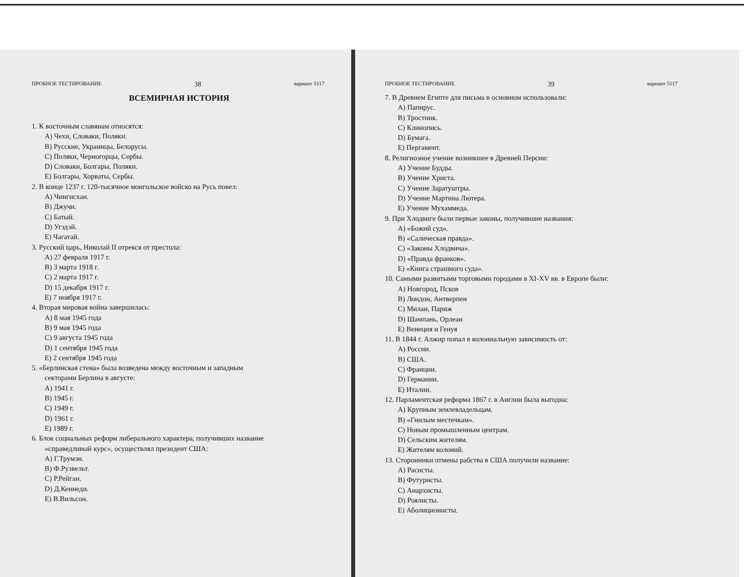ПРОБНОЕ ТЕСТИРОВАНИЕ 38 вариант 5117
ВСЕМИРНАЯ ИСТОРИЯ
1. К восточным славянам относятся:
A) Чехи, Словаки, Поляки.
B) Русские, Украинцы, Белорусы.
C) Поляки, Черногорцы, Сербы.
D) Словаки, Болгары, Поляки.
E) Болгары, Хорваты, Сербы.
2. В конце 1237 г. 120-тысячное монгольское войско на Русь повел:
A) Чингисхан.
B) Джучи.
C) Батый.
D) Угэдэй.
E) Чагатай.
3. Русский царь, Николай II отрекся от престола:
A) 27 февраля 1917 г.
B) 3 марта 1918 г.
C) 2 марта 1917 г.
D) 15 декабря 1917 г.
E) 7 ноября 1917 г.
4. Вторая мировая война завершилась:
A) 8 мая 1945 года
B) 9 мая 1945 года
C) 9 августа 1945 года
D) 1 сентября 1945 года
E) 2 сентября 1945 года
5. «Берлинская стена» была возведена между восточным и западным
секторами Берлина в августе:
A) 1941 г.
B) 1945 г.
C) 1949 г.
D) 1961 г.
E) 1989 г.
6. Блок социальных реформ либерального характера, получивших название
«справедливый курс», осуществлял президент США:
A) Г.Трумэн.
B) Ф.Рузвельт.
C) Р.Рейган.
D) Д.Кеннеди.
E) В.Вильсон.
ПРОБНОЕ ТЕСТИРОВАНИЕ 39 вариант 5117
7. В Древнем Египте для письма в основном использовали:
A) Папирус.
B) Тростник.
C) Клинопись.
D) Бумага.
E) Пергамент.
8. Религиозное учение возникшее в Древней Персии:
A) Учение Будды.
B) Учение Христа.
C) Учение Заратуштры.
D) Учение Мартина Лютера.
E) Учение Мухаммеда.
9. При Хлодвиге были первые законы, получившие названия:
A) «Божий суд».
B) «Салическая правда».
C) «Законы Хлодвича».
D) «Правда франков».
E) «Книга страшного суда».
10. Самыми развитыми торговыми городами в XI-XV вв. в Европе были:
A) Новгород, Псков
B) Лондон, Антверпен
C) Милан, Париж
D) Шампань, Орлеан
E) Венеция и Генуя
11. В 1844 г. Алжир попал в колониальную зависимость от:
A) России.
B) США.
C) Франции.
D) Германии.
E) Италии.
12. Парламентская реформа 1867 г. в Англии была выгодна:
A) Крупным землевладельцам.
B) «Гнилым местечкам».
C) Новым промышленным центрам.
D) Сельским жителям.
E) Жителям колоний.
13. Сторонники отмены рабства в США получили название:
A) Расисты.
B) Футуристы.
C) Анархисты.
D) Роялисты.
E) Аболиционисты.